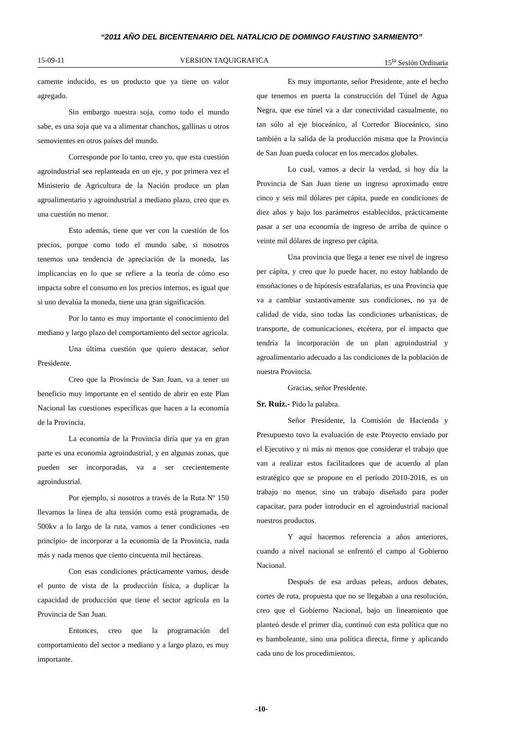“2011 AÑO DEL BICENTENARIO DEL NATALICIO DE DOMINGO FAUSTINO SARMIENTO”
15-09-11 VERSION TAQUIGRAFICA 15<sup>ta</sup> Sesión Ordinaria
camente inducido, es un producto que ya tiene un valor agregado.
Sin embargo nuestra soja, como todo el mundo sabe, es una soja que va a alimentar chanchos, gallinas u otros semovientes en otros países del mundo.
Corresponde por lo tanto, creo yo, que esta cuestión agroindustrial sea replanteada en un eje, y por primera vez el Ministerio de Agricultura de la Nación produce un plan agroalimentario y agroindustrial a mediano plazo, creo que es una cuestión no menor.
Esto además, tiene que ver con la cuestión de los precios, porque como todo el mundo sabe, si nosotros tenemos una tendencia de apreciación de la moneda, las implicancias en lo que se refiere a la teoría de cómo eso impacta sobre el consumo en los precios internos, es igual que si uno devalúa la moneda, tiene una gran significación.
Por lo tanto es muy importante el conocimiento del mediano y largo plazo del comportamiento del sector agrícola.
Una última cuestión que quiero destacar, señor Presidente.
Creo que la Provincia de San Juan, va a tener un beneficio muy importante en el sentido de abrir en este Plan Nacional las cuestiones específicas que hacen a la economía de la Provincia.
La economía de la Provincia diría que ya en gran parte es una economía agroindustrial, y en algunas zonas, que pueden ser incorporadas, va a ser crecientemente agroindustrial.
Por ejemplo, si nosotros a través de la Ruta Nº 150 llevamos la línea de alta tensión como está programada, de 500kv a lo largo de la ruta, vamos a tener condiciones -en principio- de incorporar a la economía de la Provincia, nada más y nada menos que ciento cincuenta mil hectáreas.
Con esas condiciones prácticamente vamos, desde el punto de vista de la producción física, a duplicar la capacidad de producción que tiene el sector agrícola en la Provincia de San Juan.
Entonces, creo que la programación del comportamiento del sector a mediano y a largo plazo, es muy importante.
Es muy importante, señor Presidente, ante el hecho que tenemos en puerta la construcción del Túnel de Agua Negra, que ese túnel va a dar conectividad casualmente, no tan sólo al eje bioceánico, al Corredor Bioceánico, sino también a la salida de la producción misma que la Provincia de San Juan pueda colocar en los mercados globales.
Lo cual, vamos a decir la verdad, si hoy día la Provincia de San Juan tiene un ingreso aproximado entre cinco y seis mil dólares per cápita, puede en condiciones de diez años y bajo los parámetros establecidos, prácticamente pasar a ser una economía de ingreso de arriba de quince o veinte mil dólares de ingreso per cápita.
Una provincia que llega a tener ese nivel de ingreso per cápita, y creo que lo puede hacer, no estoy hablando de ensoñaciones o de hipótesis estrafalarias, es una Provincia que va a cambiar sustantivamente sus condiciones, no ya de calidad de vida, sino todas las condiciones urbanísticas, de transporte, de comunicaciones, etcétera, por el impacto que tendría la incorporación de un plan agroindustrial y agroalimentario adecuado a las condiciones de la población de nuestra Provincia.
Gracias, señor Presidente.
Sr. Ruiz.- Pido la palabra.
Señor Presidente, la Comisión de Hacienda y Presupuesto tuvo la evaluación de este Proyecto enviado por el Ejecutivo y ni más ni menos que considerar el trabajo que van a realizar estos facilitadores que de acuerdo al plan estratégico que se propone en el período 2010-2016, es un trabajo no menor, sino un trabajo diseñado para poder capacitar, para poder introducir en el agroindustrial nacional nuestros productos.
Y aquí hacemos referencia a años anteriores, cuando a nivel nacional se enfrentó el campo al Gobierno Nacional.
Después de esa arduas peleas, arduos debates, cortes de ruta, propuesta que no se llegaban a una resolución, creo que el Gobierno Nacional, bajo un lineamiento que planteó desde el primer día, continuó con esta política que no es bamboleante, sino una política directa, firme y aplicando cada uno de los procedimientos.
-10-